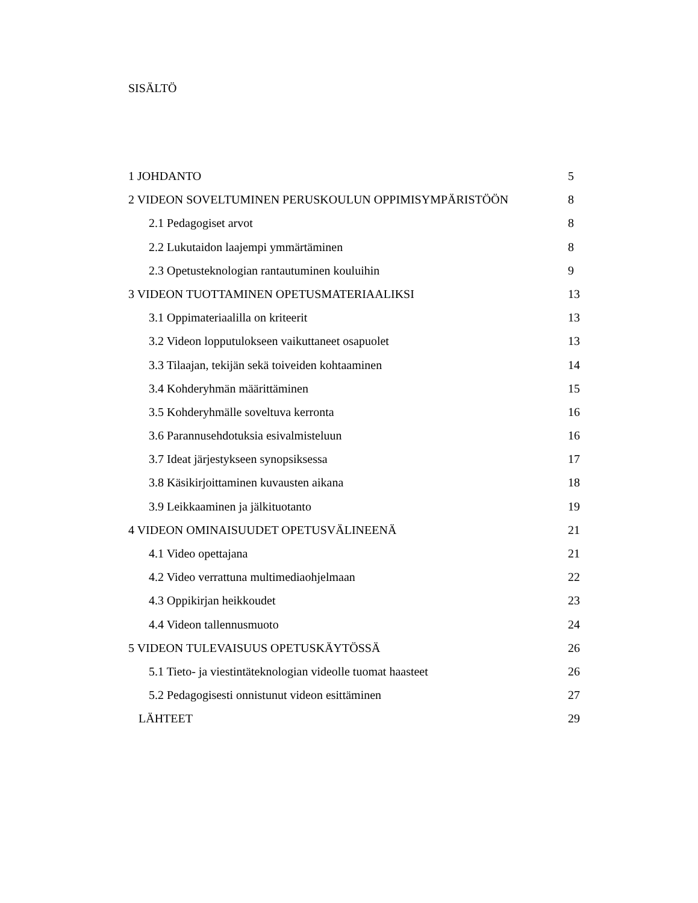SISÄLTÖ
1 JOHDANTO 5
2 VIDEON SOVELTUMINEN PERUSKOULUN OPPIMISYMPÄRISTÖÖN 8
2.1 Pedagogiset arvot 8
2.2 Lukutaidon laajempi ymmärtäminen 8
2.3 Opetusteknologian rantautuminen kouluihin 9
3 VIDEON TUOTTAMINEN OPETUSMATERIAALIKSI 13
3.1 Oppimateriaalilla on kriteerit 13
3.2 Videon lopputulokseen vaikuttaneet osapuolet 13
3.3 Tilaajan, tekijän sekä toiveiden kohtaaminen 14
3.4 Kohderyhmän määrittäminen 15
3.5 Kohderyhmälle soveltuva kerronta 16
3.6 Parannusehdotuksia esivalmisteluun 16
3.7 Ideat järjestykseen synopsiksessa 17
3.8 Käsikirjoittaminen kuvausten aikana 18
3.9 Leikkaaminen ja jälkituotanto 19
4 VIDEON OMINAISUUDET OPETUSVÄLINEENÄ 21
4.1 Video opettajana 21
4.2 Video verrattuna multimediaohjelmaan 22
4.3 Oppikirjan heikkoudet 23
4.4 Videon tallennusmuoto 24
5 VIDEON TULEVAISUUS OPETUSKÄYTÖSSÄ 26
5.1 Tieto- ja viestintäteknologian videolle tuomat haasteet 26
5.2 Pedagogisesti onnistunut videon esittäminen 27
LÄHTEET 29